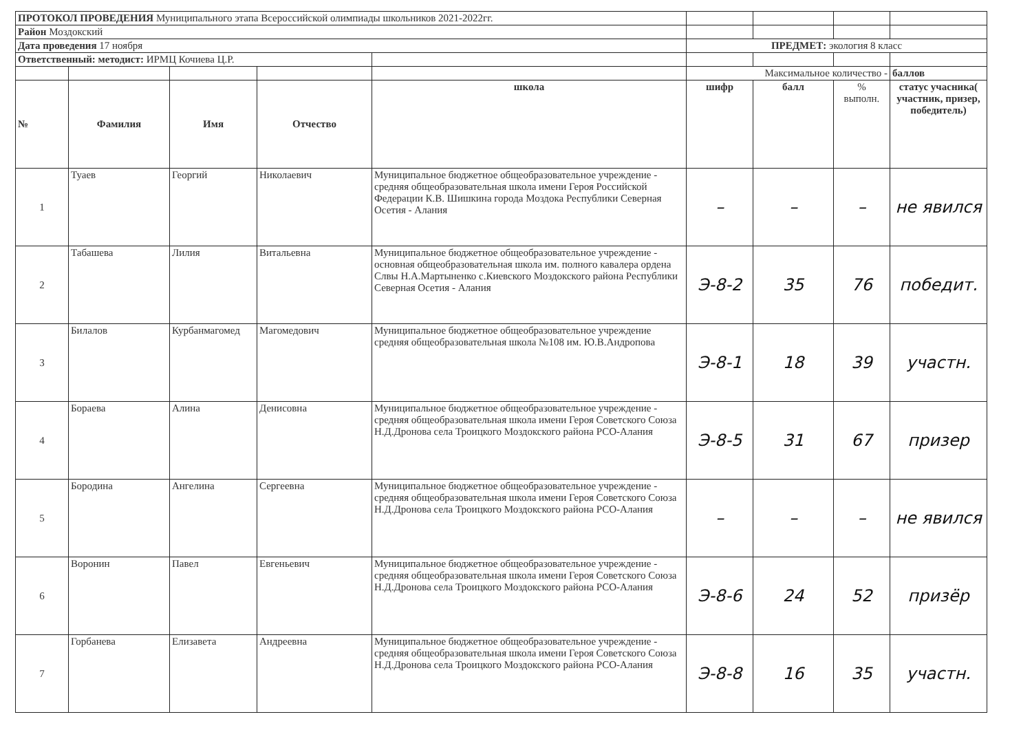| ПРОТОКОЛ ПРОВЕДЕНИЯ Муниципального этапа Всероссийской олимпиады школьников 2021-2022гг. | | | | | | | | |
| Район Моздокский | | | | | | | | |
| Дата проведения 17 ноября | | | | | ПРЕДМЕТ: экология 8 класс | | | |
| Ответственный: методист: ИРМЦ Кочиева Ц.Р. | | | | | | | | |
| | | | | | Максимальное количество - | | | баллов |
| № | Фамилия | Имя | Отчество | школа | шифр | балл | % выполн. | статус учасника( участник, призер, победитель) |
| 1 | Туаев | Георгий | Николаевич | Муниципальное бюджетное общеобразовательное учреждение - средняя общеобразовательная школа имени Героя Российской Федерации К.В. Шишкина города Моздока Республики Северная Осетия - Алания | – | – | – | не явился |
| 2 | Табашева | Лилия | Витальевна | Муниципальное бюджетное общеобразовательное учреждение - основная общеобразовательная школа им. полного кавалера ордена Слвы Н.А.Мартыненко с.Киевского Моздокского района Республики Северная Осетия - Алания | Э-8-2 | 35 | 76 | победит. |
| 3 | Билалов | Курбанмагомед | Магомедович | Муниципальное бюджетное общеобразовательное учреждение средняя общеобразовательная школа №108 им. Ю.В.Андропова | Э-8-1 | 18 | 39 | участн. |
| 4 | Бораева | Алина | Денисовна | Муниципальное бюджетное общеобразовательное учреждение - средняя общеобразовательная школа имени Героя Советского Союза Н.Д.Дронова села Троицкого Моздокского района РСО-Алания | Э-8-5 | 31 | 67 | призер |
| 5 | Бородина | Ангелина | Сергеевна | Муниципальное бюджетное общеобразовательное учреждение - средняя общеобразовательная школа имени Героя Советского Союза Н.Д.Дронова села Троицкого Моздокского района РСО-Алания | – | – | – | не явился |
| 6 | Воронин | Павел | Евгеньевич | Муниципальное бюджетное общеобразовательное учреждение - средняя общеобразовательная школа имени Героя Советского Союза Н.Д.Дронова села Троицкого Моздокского района РСО-Алания | Э-8-6 | 24 | 52 | призёр |
| 7 | Горбанева | Елизавета | Андреевна | Муниципальное бюджетное общеобразовательное учреждение - средняя общеобразовательная школа имени Героя Советского Союза Н.Д.Дронова села Троицкого Моздокского района РСО-Алания | Э-8-8 | 16 | 35 | участн. |